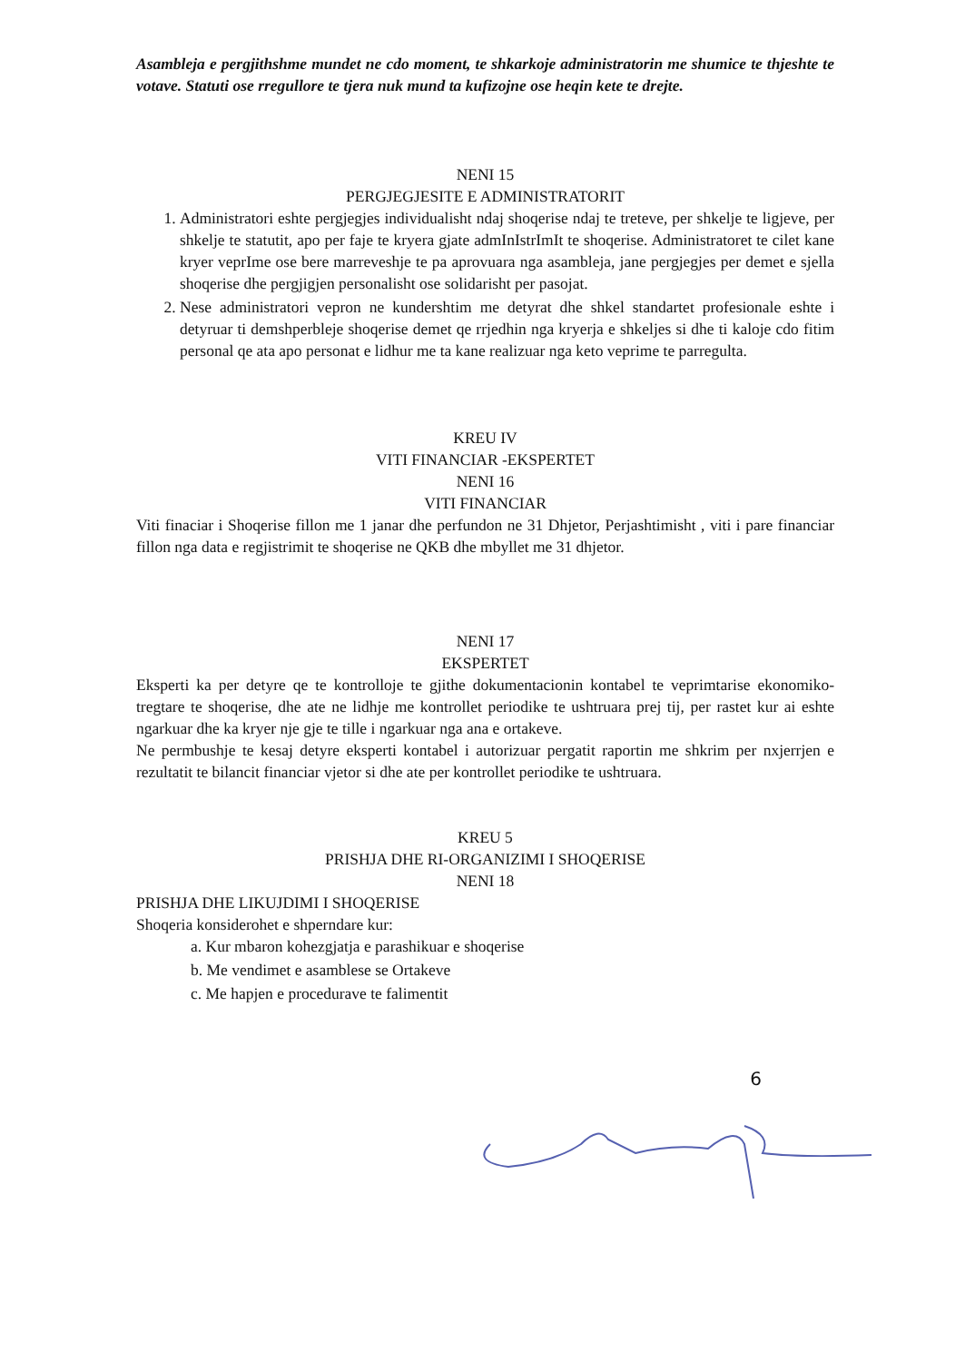Asambleja e pergjithshme mundet ne cdo moment, te shkarkoje administratorin me shumice te thjeshte te votave. Statuti ose rregullore te tjera nuk mund ta kufizojne ose heqin kete te drejte.
NENI 15
PERGJEGJESITE E ADMINISTRATORIT
1. Administratori eshte pergjegjes individualisht ndaj shoqerise ndaj te treteve, per shkelje te ligjeve, per shkelje te statutit, apo per faje te kryera gjate admInIstrImIt te shoqerise. Administratoret te cilet kane kryer veprIme ose bere marreveshje te pa aprovuara nga asambleja, jane pergjegjes per demet e sjella shoqerise dhe pergjigjen personalisht ose solidarisht per pasojat.
2. Nese administratori vepron ne kundershtim me detyrat dhe shkel standartet profesionale eshte i detyruar ti demshperbleje shoqerise demet qe rrjedhin nga kryerja e shkeljes si dhe ti kaloje cdo fitim personal qe ata apo personat e lidhur me ta kane realizuar nga keto veprime te parregulta.
KREU IV
VITI FINANCIAR -EKSPERTET
NENI 16
VITI FINANCIAR
Viti finaciar i Shoqerise fillon me 1 janar dhe perfundon ne 31 Dhjetor, Perjashtimisht , viti i pare financiar fillon nga data e regjistrimit te shoqerise ne QKB dhe mbyllet me 31 dhjetor.
NENI 17
EKSPERTET
Eksperti ka per detyre qe te kontrolloje te gjithe dokumentacionin kontabel te veprimtarise ekonomiko-tregtare te shoqerise, dhe ate ne lidhje me kontrollet periodike te ushtruara prej tij, per rastet kur ai eshte ngarkuar dhe ka kryer nje gje te tille i ngarkuar nga ana e ortakeve.
Ne permbushje te kesaj detyre eksperti kontabel i autorizuar pergatit raportin me shkrim per nxjerrjen e rezultatit te bilancit financiar vjetor si dhe ate per kontrollet periodike te ushtruara.
KREU 5
PRISHJA DHE RI-ORGANIZIMI I SHOQERISE
NENI 18
PRISHJA DHE LIKUJDIMI I SHOQERISE
Shoqeria konsiderohet e shperndare kur:
a. Kur mbaron kohezgjatja e parashikuar e shoqerise
b. Me vendimet e asamblese se Ortakeve
c. Me hapjen e procedurave te falimentit
6